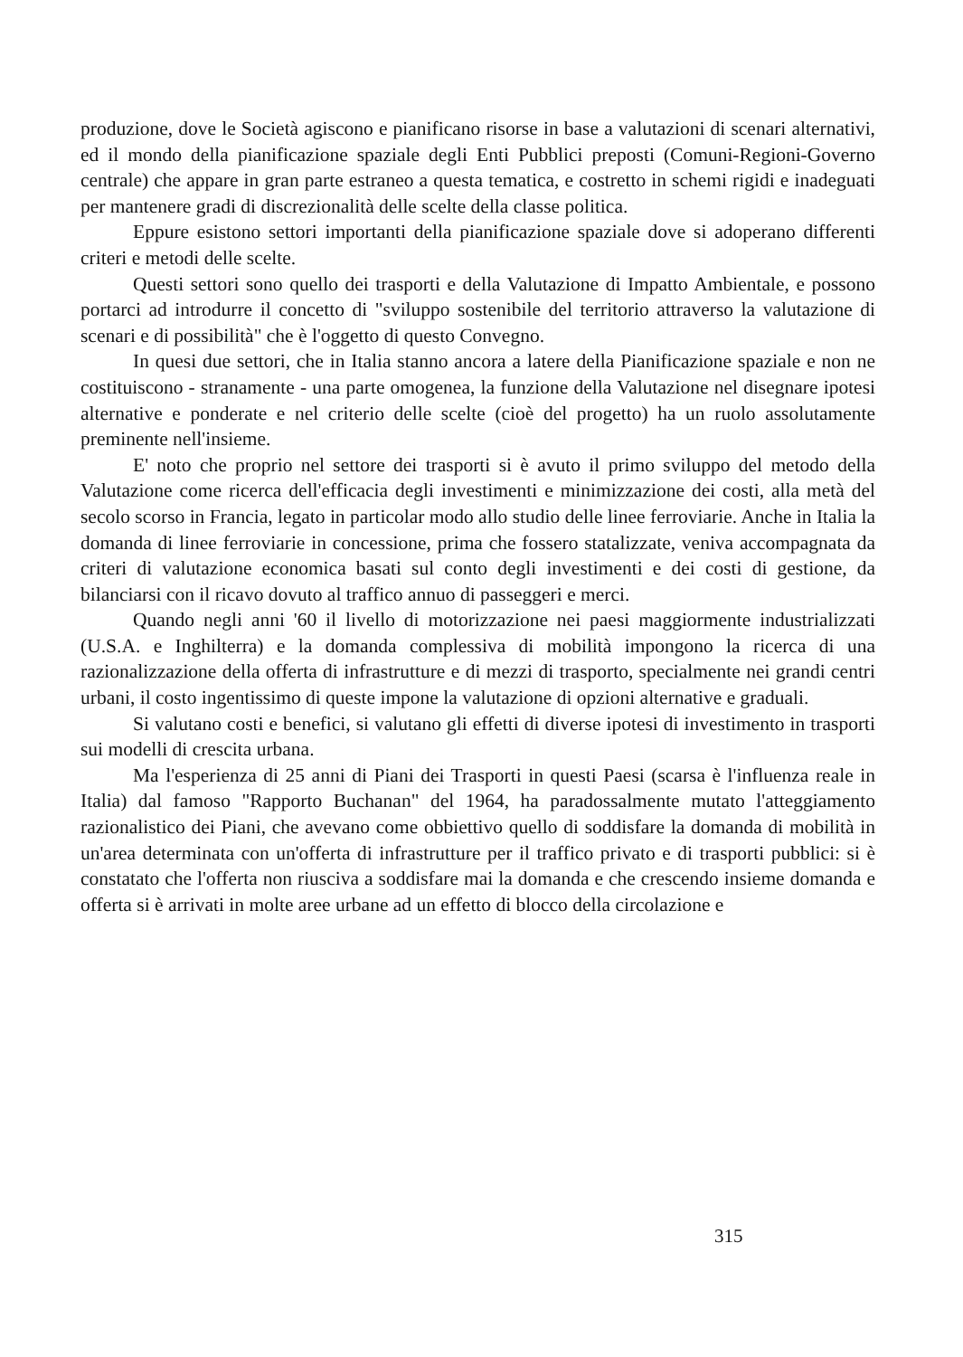produzione, dove le Società agiscono e pianificano risorse in base a valutazioni di scenari alternativi, ed il mondo della pianificazione spaziale degli Enti Pubblici preposti (Comuni-Regioni-Governo centrale) che appare in gran parte estraneo a questa tematica, e costretto in schemi rigidi e inadeguati per mantenere gradi di discrezionalità delle scelte della classe politica.
Eppure esistono settori importanti della pianificazione spaziale dove si adoperano differenti criteri e metodi delle scelte.
Questi settori sono quello dei trasporti e della Valutazione di Impatto Ambientale, e possono portarci ad introdurre il concetto di "sviluppo sostenibile del territorio attraverso la valutazione di scenari e di possibilità" che è l'oggetto di questo Convegno.
In quesi due settori, che in Italia stanno ancora a latere della Pianificazione spaziale e non ne costituiscono - stranamente - una parte omogenea, la funzione della Valutazione nel disegnare ipotesi alternative e ponderate e nel criterio delle scelte (cioè del progetto) ha un ruolo assolutamente preminente nell'insieme.
E' noto che proprio nel settore dei trasporti si è avuto il primo sviluppo del metodo della Valutazione come ricerca dell'efficacia degli investimenti e minimizzazione dei costi, alla metà del secolo scorso in Francia, legato in particolar modo allo studio delle linee ferroviarie. Anche in Italia la domanda di linee ferroviarie in concessione, prima che fossero statalizzate, veniva accompagnata da criteri di valutazione economica basati sul conto degli investimenti e dei costi di gestione, da bilanciarsi con il ricavo dovuto al traffico annuo di passeggeri e merci.
Quando negli anni '60 il livello di motorizzazione nei paesi maggiormente industrializzati (U.S.A. e Inghilterra) e la domanda complessiva di mobilità impongono la ricerca di una razionalizzazione della offerta di infrastrutture e di mezzi di trasporto, specialmente nei grandi centri urbani, il costo ingentissimo di queste impone la valutazione di opzioni alternative e graduali.
Si valutano costi e benefici, si valutano gli effetti di diverse ipotesi di investimento in trasporti sui modelli di crescita urbana.
Ma l'esperienza di 25 anni di Piani dei Trasporti in questi Paesi (scarsa è l'influenza reale in Italia) dal famoso "Rapporto Buchanan" del 1964, ha paradossalmente mutato l'atteggiamento razionalistico dei Piani, che avevano come obbiettivo quello di soddisfare la domanda di mobilità in un'area determinata con un'offerta di infrastrutture per il traffico privato e di trasporti pubblici: si è constatato che l'offerta non riusciva a soddisfare mai la domanda e che crescendo insieme domanda e offerta si è arrivati in molte aree urbane ad un effetto di blocco della circolazione e
315